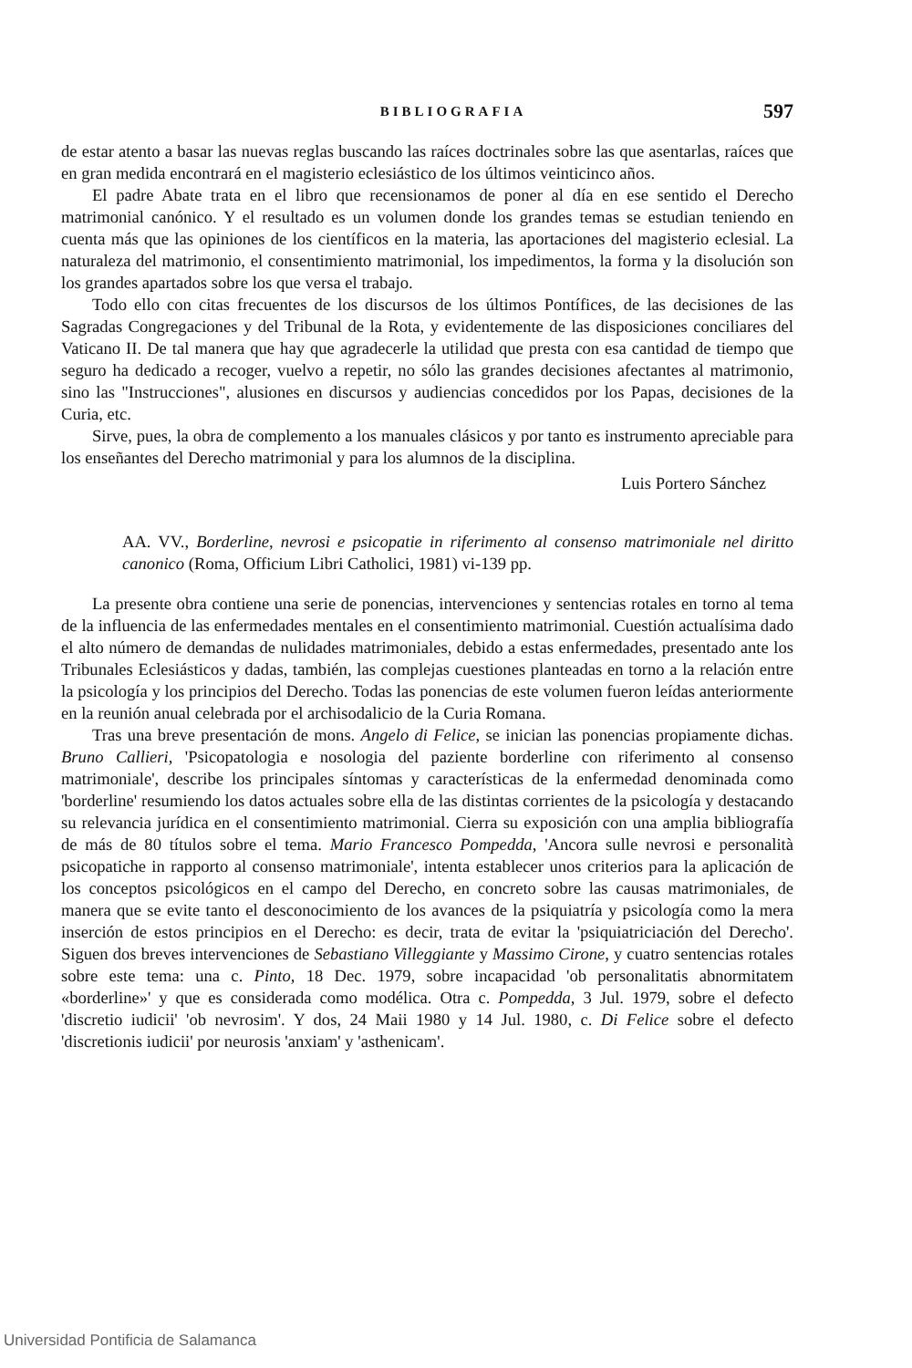BIBLIOGRAFIA 597
de estar atento a basar las nuevas reglas buscando las raíces doctrinales sobre las que asentarlas, raíces que en gran medida encontrará en el magisterio eclesiástico de los últimos veinticinco años.
El padre Abate trata en el libro que recensionamos de poner al día en ese sentido el Derecho matrimonial canónico. Y el resultado es un volumen donde los grandes temas se estudian teniendo en cuenta más que las opiniones de los científicos en la materia, las aportaciones del magisterio eclesial. La naturaleza del matrimonio, el consentimiento matrimonial, los impedimentos, la forma y la disolución son los grandes apartados sobre los que versa el trabajo.
Todo ello con citas frecuentes de los discursos de los últimos Pontífices, de las decisiones de las Sagradas Congregaciones y del Tribunal de la Rota, y evidentemente de las disposiciones conciliares del Vaticano II. De tal manera que hay que agradecerle la utilidad que presta con esa cantidad de tiempo que seguro ha dedicado a recoger, vuelvo a repetir, no sólo las grandes decisiones afectantes al matrimonio, sino las "Instrucciones", alusiones en discursos y audiencias concedidos por los Papas, decisiones de la Curia, etc.
Sirve, pues, la obra de complemento a los manuales clásicos y por tanto es instrumento apreciable para los enseñantes del Derecho matrimonial y para los alumnos de la disciplina.
Luis Portero Sánchez
AA. VV., Borderline, nevrosi e psicopatie in riferimento al consenso matrimoniale nel diritto canonico (Roma, Officium Libri Catholici, 1981) vi-139 pp.
La presente obra contiene una serie de ponencias, intervenciones y sentencias rotales en torno al tema de la influencia de las enfermedades mentales en el consentimiento matrimonial. Cuestión actualísima dado el alto número de demandas de nulidades matrimoniales, debido a estas enfermedades, presentado ante los Tribunales Eclesiásticos y dadas, también, las complejas cuestiones planteadas en torno a la relación entre la psicología y los principios del Derecho. Todas las ponencias de este volumen fueron leídas anteriormente en la reunión anual celebrada por el archisodalicio de la Curia Romana.
Tras una breve presentación de mons. Angelo di Felice, se inician las ponencias propiamente dichas. Bruno Callieri, 'Psicopatologia e nosologia del paziente borderline con riferimento al consenso matrimoniale', describe los principales síntomas y características de la enfermedad denominada como 'borderline' resumiendo los datos actuales sobre ella de las distintas corrientes de la psicología y destacando su relevancia jurídica en el consentimiento matrimonial. Cierra su exposición con una amplia bibliografía de más de 80 títulos sobre el tema. Mario Francesco Pompedda, 'Ancora sulle nevrosi e personalità psicopatiche in rapporto al consenso matrimoniale', intenta establecer unos criterios para la aplicación de los conceptos psicológicos en el campo del Derecho, en concreto sobre las causas matrimoniales, de manera que se evite tanto el desconocimiento de los avances de la psiquiatría y psicología como la mera inserción de estos principios en el Derecho: es decir, trata de evitar la 'psiquiatriciación del Derecho'. Siguen dos breves intervenciones de Sebastiano Villeggiante y Massimo Cirone, y cuatro sentencias rotales sobre este tema: una c. Pinto, 18 Dec. 1979, sobre incapacidad 'ob personalitatis abnormitatem «borderline»' y que es considerada como modélica. Otra c. Pompedda, 3 Jul. 1979, sobre el defecto 'discretio iudicii' 'ob nevrosim'. Y dos, 24 Maii 1980 y 14 Jul. 1980, c. Di Felice sobre el defecto 'discretionis iudicii' por neurosis 'anxiam' y 'asthenicam'.
Universidad Pontificia de Salamanca